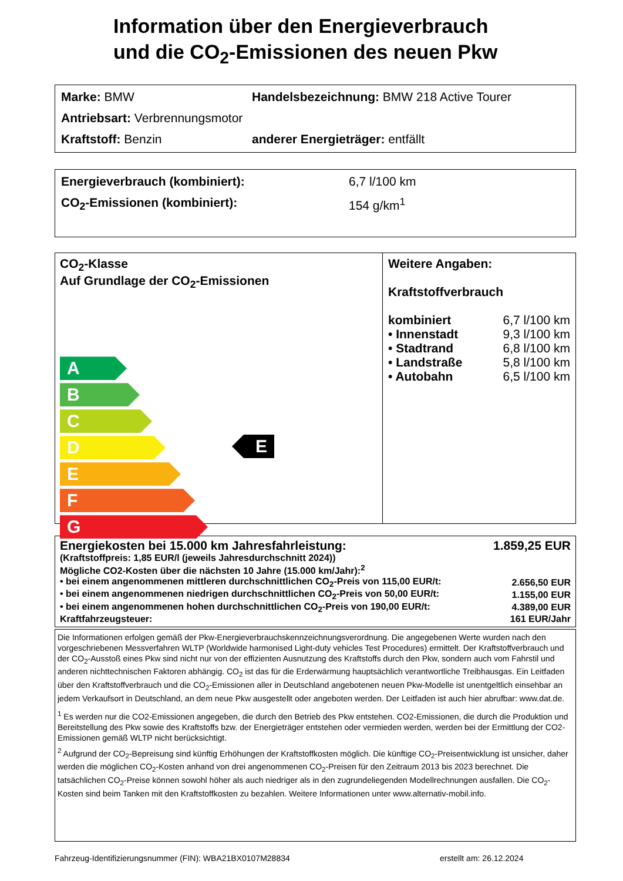Information über den Energieverbrauch
und die CO<sub>2</sub>-Emissionen des neuen Pkw
Marke: BMW Handelsbezeichnung: BMW 218 Active Tourer
Antriebsart: Verbrennungsmotor
Kraftstoff: Benzin anderer Energieträger: entfällt
Energieverbrauch (kombiniert): 6,7 l/100 km
CO<sub>2</sub>-Emissionen (kombiniert): 154 g/km<sup>1</sup>
CO<sub>2</sub>-Klasse
Auf Grundlage der CO<sub>2</sub>-Emissionen
A
B
C
D
E
F
G
Weitere Angaben:
Kraftstoffverbrauch
| kombiniert | 6,7 l/100 km |
| • Innenstadt | 9,3 l/100 km |
| • Stadtrand | 6,8 l/100 km |
| • Landstraße | 5,8 l/100 km |
| • Autobahn | 6,5 l/100 km |
E
| Energiekosten bei 15.000 km Jahresfahrleistung: | 1.859,25 EUR |
| (Kraftstoffpreis: 1,85 EUR/l (jeweils Jahresdurchschnitt 2024)) | |
| Mögliche CO2-Kosten über die nächsten 10 Jahre (15.000 km/Jahr):<sup>2</sup> | |
| • bei einem angenommenen mittleren durchschnittlichen CO<sub>2</sub>-Preis von 115,00 EUR/t: | 2.656,50 EUR |
| • bei einem angenommenen niedrigen durchschnittlichen CO<sub>2</sub>-Preis von 50,00 EUR/t: | 1.155,00 EUR |
| • bei einem angenommenen hohen durchschnittlichen CO<sub>2</sub>-Preis von 190,00 EUR/t: | 4.389,00 EUR |
| Kraftfahrzeugsteuer: | 161 EUR/Jahr |
Die Informationen erfolgen gemäß der Pkw-Energieverbrauchskennzeichnungsverordnung. Die angegebenen Werte wurden nach den vorgeschriebenen Messverfahren WLTP (Worldwide harmonised Light-duty vehicles Test Procedures) ermittelt. Der Kraftstoffverbrauch und der CO<sub>2</sub>-Ausstoß eines Pkw sind nicht nur von der effizienten Ausnutzung des Kraftstoffs durch den Pkw, sondern auch vom Fahrstil und anderen nichttechnischen Faktoren abhängig. CO<sub>2</sub> ist das für die Erderwärmung hauptsächlich verantwortliche Treibhausgas. Ein Leitfaden über den Kraftstoffverbrauch und die CO<sub>2</sub>-Emissionen aller in Deutschland angebotenen neuen Pkw-Modelle ist unentgeltlich einsehbar an jedem Verkaufsort in Deutschland, an dem neue Pkw ausgestellt oder angeboten werden. Der Leitfaden ist auch hier abrufbar: www.dat.de.
<sup>1</sup> Es werden nur die CO2-Emissionen angegeben, die durch den Betrieb des Pkw entstehen. CO2-Emissionen, die durch die Produktion und Bereitstellung des Pkw sowie des Kraftstoffs bzw. der Energieträger entstehen oder vermieden werden, werden bei der Ermittlung der CO2-Emissionen gemäß WLTP nicht berücksichtigt.
<sup>2</sup> Aufgrund der CO<sub>2</sub>-Bepreisung sind künftig Erhöhungen der Kraftstoffkosten möglich. Die künftige CO<sub>2</sub>-Preisentwicklung ist unsicher, daher werden die möglichen CO<sub>2</sub>-Kosten anhand von drei angenommenen CO<sub>2</sub>-Preisen für den Zeitraum 2013 bis 2023 berechnet. Die tatsächlichen CO<sub>2</sub>-Preise können sowohl höher als auch niedriger als in den zugrundeliegenden Modellrechnungen ausfallen. Die CO<sub>2</sub>-Kosten sind beim Tanken mit den Kraftstoffkosten zu bezahlen. Weitere Informationen unter www.alternativ-mobil.info.
Fahrzeug-Identifizierungsnummer (FIN): WBA21BX0107M28834 erstellt am: 26.12.2024